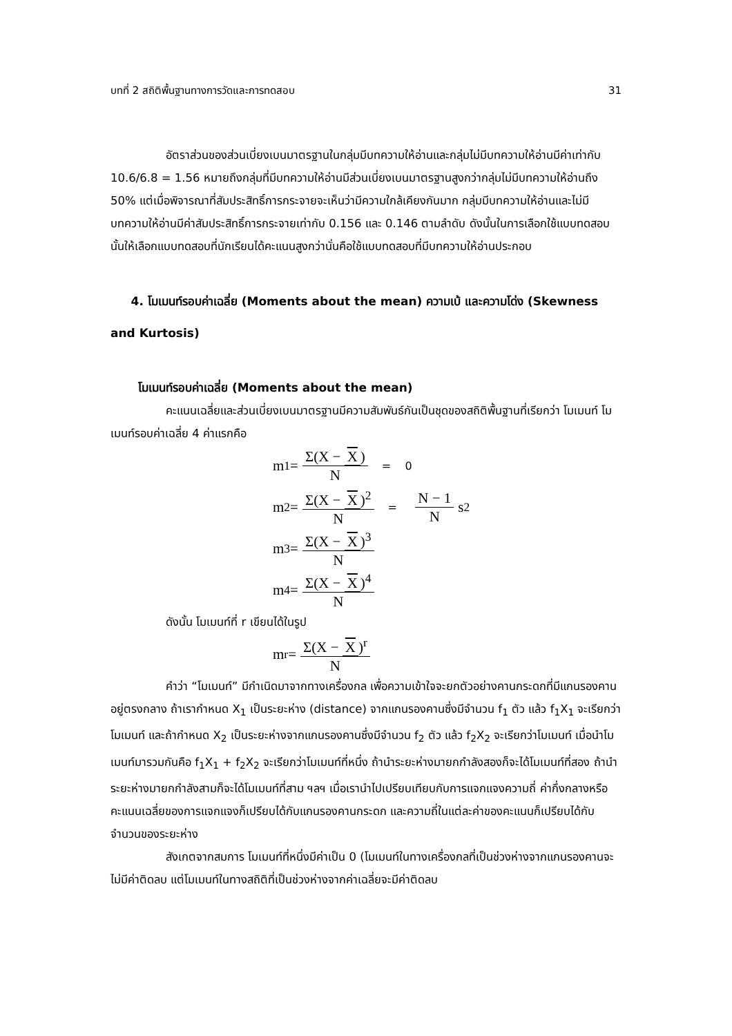บทที่ 2 สถิติพื้นฐานทางการวัดและการทดสอบ 31
อัตราส่วนของส่วนเบี่ยงเบนมาตรฐานในกลุ่มมีบทความให้อ่านและกลุ่มไม่มีบทความให้อ่านมีค่าเท่ากับ 10.6/6.8 = 1.56 หมายถึงกลุ่มที่มีบทความให้อ่านมีส่วนเบี่ยงเบนมาตรฐานสูงกว่ากลุ่มไม่มีบทความให้อ่านถึง 50% แต่เมื่อพิจารณาที่สัมประสิทธิ์การกระจายจะเห็นว่ามีความใกล้เคียงกันมาก กลุ่มมีบทความให้อ่านและไม่มีบทความให้อ่านมีค่าสัมประสิทธิ์การกระจายเท่ากับ 0.156 และ 0.146 ตามลำดับ ดังนั้นในการเลือกใช้แบบทดสอบนั้นให้เลือกแบบทดสอบที่นักเรียนได้คะแนนสูงกว่านั่นคือใช้แบบทดสอบที่มีบทความให้อ่านประกอบ
4. โมเมนท์รอบค่าเฉลี่ย (Moments about the mean) ความเบ้ และความโด่ง (Skewness and Kurtosis)
โมเมนท์รอบค่าเฉลี่ย (Moments about the mean)
คะแนนเฉลี่ยและส่วนเบี่ยงเบนมาตรฐานมีความสัมพันธ์กันเป็นชุดของสถิติพื้นฐานที่เรียกว่า โมเมนท์ โมเมนท์รอบค่าเฉลี่ย 4 ค่าแรกคือ
m<sub>1</sub> = Σ(X − X) N = 0
m<sub>2</sub> = Σ(X − X)<sup>2</sup> N = N − 1 N s<sup>2</sup>
m<sub>3</sub> = Σ(X − X)<sup>3</sup> N
m<sub>4</sub> = Σ(X − X)<sup>4</sup> N
ดังนั้น โมเมนท์ที่ r เขียนได้ในรูป
m<sub>r</sub> = Σ(X − X)<sup>r</sup> N
คำว่า “โมเมนท์” มีกำเนิดมาจากทางเครื่องกล เพื่อความเข้าใจจะยกตัวอย่างคานกระดกที่มีแกนรองคานอยู่ตรงกลาง ถ้าเรากำหนด X<sub>1</sub> เป็นระยะห่าง (distance) จากแกนรองคานซึ่งมีจำนวน f<sub>1</sub> ตัว แล้ว f<sub>1</sub>X<sub>1</sub> จะเรียกว่าโมเมนท์ และถ้ากำหนด X<sub>2</sub> เป็นระยะห่างจากแกนรองคานซึ่งมีจำนวน f<sub>2</sub> ตัว แล้ว f<sub>2</sub>X<sub>2</sub> จะเรียกว่าโมเมนท์ เมื่อนำโมเมนท์มารวมกันคือ f<sub>1</sub>X<sub>1</sub> + f<sub>2</sub>X<sub>2</sub> จะเรียกว่าโมเมนท์ที่หนึ่ง ถ้านำระยะห่างมายกกำลังสองก็จะได้โมเมนท์ที่สอง ถ้านำระยะห่างมายกกำลังสามก็จะได้โมเมนท์ที่สาม ฯลฯ เมื่อเรานำไปเปรียบเทียบกับการแจกแจงความถี่ ค่ากึ่งกลางหรือคะแนนเฉลี่ยของการแจกแจงก็เปรียบได้กับแกนรองคานกระดก และความถี่ในแต่ละค่าของคะแนนก็เปรียบได้กับจำนวนของระยะห่าง
สังเกตจากสมการ โมเมนท์ที่หนึ่งมีค่าเป็น 0 (โมเมนท์ในทางเครื่องกลที่เป็นช่วงห่างจากแกนรองคานจะไม่มีค่าติดลบ แต่โมเมนท์ในทางสถิติที่เป็นช่วงห่างจากค่าเฉลี่ยจะมีค่าติดลบ